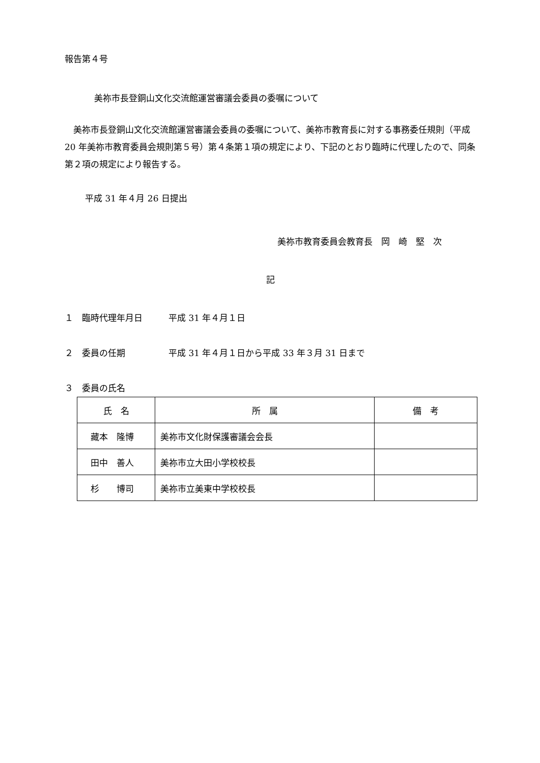報告第４号
美祢市長登銅山文化交流館運営審議会委員の委嘱について
美祢市長登銅山文化交流館運営審議会委員の委嘱について、美祢市教育長に対する事務委任規則（平成 20 年美祢市教育委員会規則第５号）第４条第１項の規定により、下記のとおり臨時に代理したので、同条第２項の規定により報告する。
平成 31 年４月 26 日提出
美祢市教育委員会教育長　岡　崎　堅　次
記
１　臨時代理年月日　　　平成 31 年４月１日
２　委員の任期　　　　　平成 31 年４月１日から平成 33 年３月 31 日まで
３　委員の氏名
| 氏 名 | 所 属 | 備 考 |
| --- | --- | --- |
| 藏本 隆博 | 美祢市文化財保護審議会会長 | |
| 田中 善人 | 美祢市立大田小学校校長 | |
| 杉 博司 | 美祢市立美東中学校校長 | |